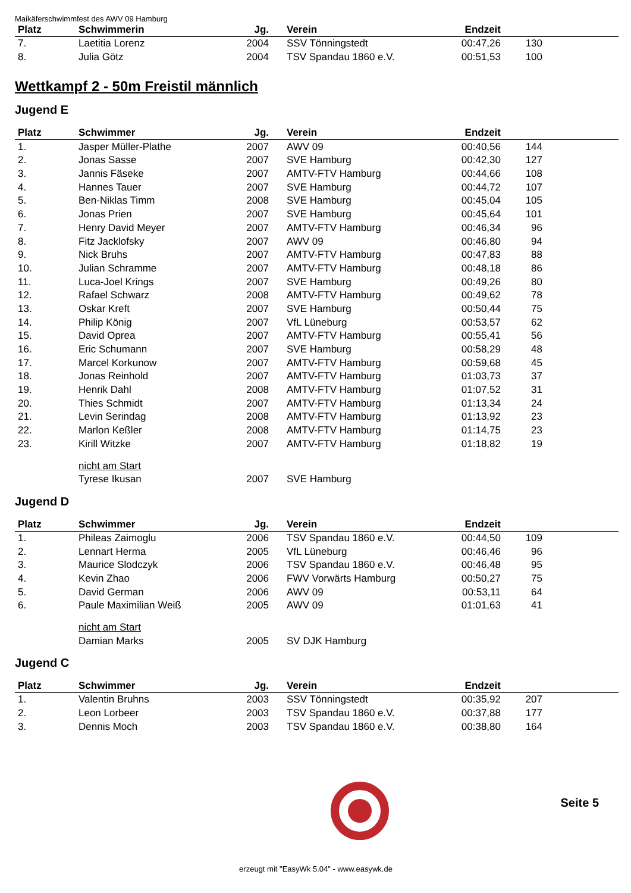Maikäferschwimmfest des AWV 09 Hamburg
| Platz | Schwimmerin | Jg. | Verein | Endzeit | | |
| --- | --- | --- | --- | --- | --- | --- |
| 7. | Laetitia Lorenz | 2004 | SSV Tönningstedt | 00:47,26 | 130 | |
| 8. | Julia Götz | 2004 | TSV Spandau 1860 e.V. | 00:51,53 | 100 | |
Wettkampf 2 - 50m Freistil männlich
Jugend E
| Platz | Schwimmer | Jg. | Verein | Endzeit | | |
| --- | --- | --- | --- | --- | --- | --- |
| 1. | Jasper Müller-Plathe | 2007 | AWV 09 | 00:40,56 | 144 | |
| 2. | Jonas Sasse | 2007 | SVE Hamburg | 00:42,30 | 127 | |
| 3. | Jannis Fäseke | 2007 | AMTV-FTV Hamburg | 00:44,66 | 108 | |
| 4. | Hannes Tauer | 2007 | SVE Hamburg | 00:44,72 | 107 | |
| 5. | Ben-Niklas Timm | 2008 | SVE Hamburg | 00:45,04 | 105 | |
| 6. | Jonas Prien | 2007 | SVE Hamburg | 00:45,64 | 101 | |
| 7. | Henry David Meyer | 2007 | AMTV-FTV Hamburg | 00:46,34 | 96 | |
| 8. | Fitz Jacklofsky | 2007 | AWV 09 | 00:46,80 | 94 | |
| 9. | Nick Bruhs | 2007 | AMTV-FTV Hamburg | 00:47,83 | 88 | |
| 10. | Julian Schramme | 2007 | AMTV-FTV Hamburg | 00:48,18 | 86 | |
| 11. | Luca-Joel Krings | 2007 | SVE Hamburg | 00:49,26 | 80 | |
| 12. | Rafael Schwarz | 2008 | AMTV-FTV Hamburg | 00:49,62 | 78 | |
| 13. | Oskar Kreft | 2007 | SVE Hamburg | 00:50,44 | 75 | |
| 14. | Philip König | 2007 | VfL Lüneburg | 00:53,57 | 62 | |
| 15. | David Oprea | 2007 | AMTV-FTV Hamburg | 00:55,41 | 56 | |
| 16. | Eric Schumann | 2007 | SVE Hamburg | 00:58,29 | 48 | |
| 17. | Marcel Korkunow | 2007 | AMTV-FTV Hamburg | 00:59,68 | 45 | |
| 18. | Jonas Reinhold | 2007 | AMTV-FTV Hamburg | 01:03,73 | 37 | |
| 19. | Henrik Dahl | 2008 | AMTV-FTV Hamburg | 01:07,52 | 31 | |
| 20. | Thies Schmidt | 2007 | AMTV-FTV Hamburg | 01:13,34 | 24 | |
| 21. | Levin Serindag | 2008 | AMTV-FTV Hamburg | 01:13,92 | 23 | |
| 22. | Marlon Keßler | 2008 | AMTV-FTV Hamburg | 01:14,75 | 23 | |
| 23. | Kirill Witzke | 2007 | AMTV-FTV Hamburg | 01:18,82 | 19 | |
| | nicht am Start | | | | | |
| | Tyrese Ikusan | 2007 | SVE Hamburg | | | |
Jugend D
| Platz | Schwimmer | Jg. | Verein | Endzeit | | |
| --- | --- | --- | --- | --- | --- | --- |
| 1. | Phileas Zaimoglu | 2006 | TSV Spandau 1860 e.V. | 00:44,50 | 109 | |
| 2. | Lennart Herma | 2005 | VfL Lüneburg | 00:46,46 | 96 | |
| 3. | Maurice Slodczyk | 2006 | TSV Spandau 1860 e.V. | 00:46,48 | 95 | |
| 4. | Kevin Zhao | 2006 | FWV Vorwärts Hamburg | 00:50,27 | 75 | |
| 5. | David German | 2006 | AWV 09 | 00:53,11 | 64 | |
| 6. | Paule Maximilian Weiß | 2005 | AWV 09 | 01:01,63 | 41 | |
| | nicht am Start | | | | | |
| | Damian Marks | 2005 | SV DJK Hamburg | | | |
Jugend C
| Platz | Schwimmer | Jg. | Verein | Endzeit | | |
| --- | --- | --- | --- | --- | --- | --- |
| 1. | Valentin Bruhns | 2003 | SSV Tönningstedt | 00:35,92 | 207 | |
| 2. | Leon Lorbeer | 2003 | TSV Spandau 1860 e.V. | 00:37,88 | 177 | |
| 3. | Dennis Moch | 2003 | TSV Spandau 1860 e.V. | 00:38,80 | 164 | |
Seite 5
erzeugt mit "EasyWk 5.04" - www.easywk.de